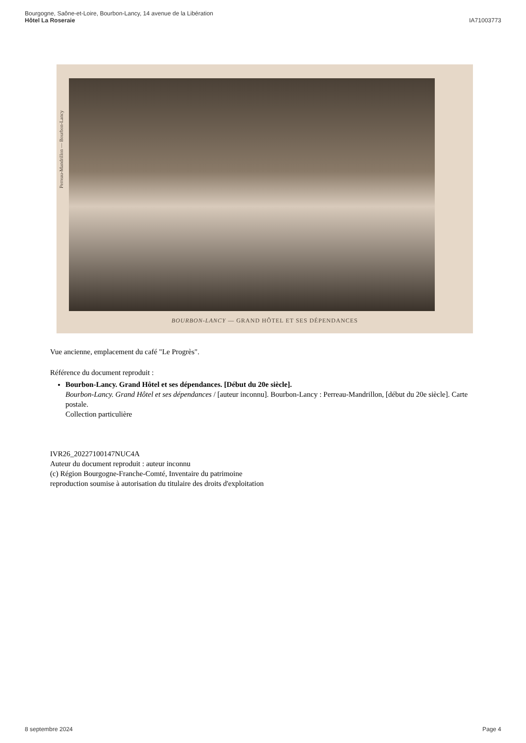Bourgogne, Saône-et-Loire, Bourbon-Lancy, 14 avenue de la Libération
Hôtel La Roseraie
IA71003773
Perreau-Mandrillon — Bourbon-Lancy
BOURBON-LANCY — GRAND HÔTEL ET SES DÉPENDANCES
Vue ancienne, emplacement du café "Le Progrès".
Référence du document reproduit :
Bourbon-Lancy. Grand Hôtel et ses dépendances. [Début du 20e siècle].
Bourbon-Lancy. Grand Hôtel et ses dépendances / [auteur inconnu]. Bourbon-Lancy : Perreau-Mandrillon, [début du 20e siècle]. Carte postale.
Collection particulière
IVR26_20227100147NUC4A
Auteur du document reproduit : auteur inconnu
(c) Région Bourgogne-Franche-Comté, Inventaire du patrimoine
reproduction soumise à autorisation du titulaire des droits d'exploitation
8 septembre 2024 Page 4